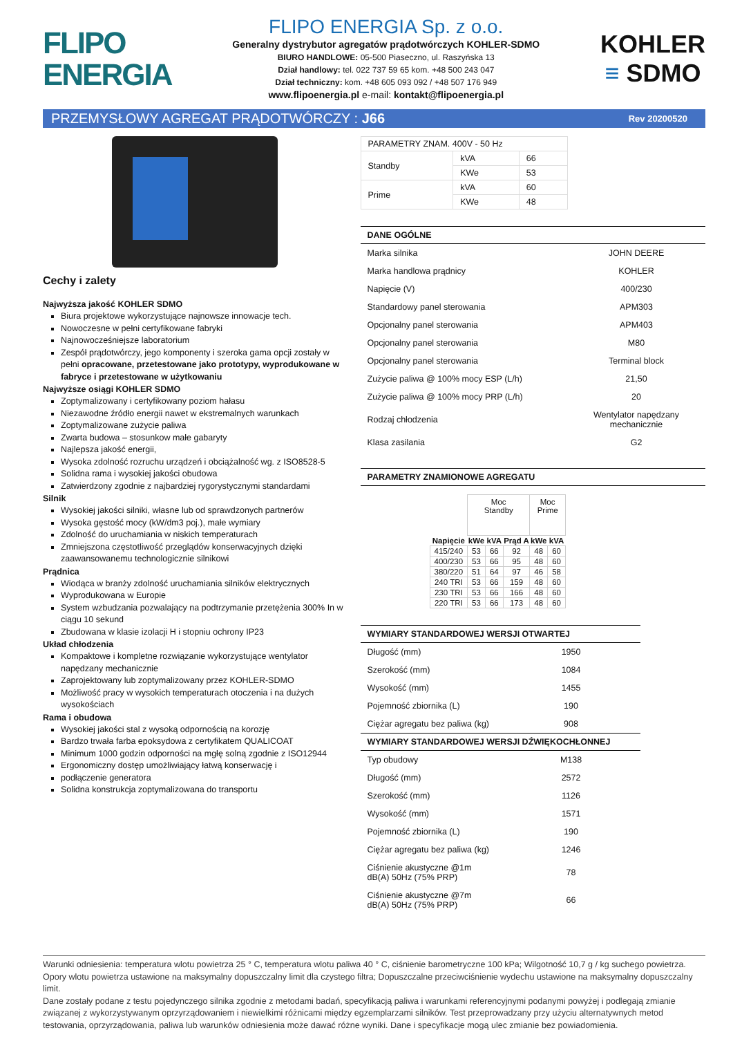FLIPO
ENERGIA
FLIPO ENERGIA Sp. z o.o.
Generalny dystrybutor agregatów prądotwórczych KOHLER-SDMO
BIURO HANDLOWE: 05-500 Piaseczno, ul. Raszyńska 13
Dział handlowy: tel. 022 737 59 65 kom. +48 500 243 047
Dział techniczny: kom. +48 605 093 092 / +48 507 176 949
www.flipoenergia.pl e-mail: kontakt@flipoenergia.pl
KOHLER
≡ SDMO
PRZEMYSŁOWY AGREGAT PRĄDOTWÓRCZY : J66 Rev 20200520
Cechy i zalety
Najwyższa jakość KOHLER SDMO
Biura projektowe wykorzystujące najnowsze innowacje tech.
Nowoczesne w pełni certyfikowane fabryki
Najnowocześniejsze laboratorium
Zespół prądotwórczy, jego komponenty i szeroka gama opcji zostały w pełni opracowane, przetestowane jako prototypy, wyprodukowane w fabryce i przetestowane w użytkowaniu
Najwyższe osiągi KOHLER SDMO
Zoptymalizowany i certyfikowany poziom hałasu
Niezawodne źródło energii nawet w ekstremalnych warunkach
Zoptymalizowane zużycie paliwa
Zwarta budowa – stosunkow małe gabaryty
Najlepsza jakość energii,
Wysoka zdolność rozruchu urządzeń i obciążalność wg. z ISO8528-5
Solidna rama i wysokiej jakości obudowa
Zatwierdzony zgodnie z najbardziej rygorystycznymi standardami
Silnik
Wysokiej jakości silniki, własne lub od sprawdzonych partnerów
Wysoka gęstość mocy (kW/dm3 poj.), małe wymiary
Zdolność do uruchamiania w niskich temperaturach
Zmniejszona częstotliwość przeglądów konserwacyjnych dzięki zaawansowanemu technologicznie silnikowi
Prądnica
Wiodąca w branży zdolność uruchamiania silników elektrycznych
Wyprodukowana w Europie
System wzbudzania pozwalający na podtrzymanie przetężenia 300% In w ciągu 10 sekund
Zbudowana w klasie izolacji H i stopniu ochrony IP23
Układ chłodzenia
Kompaktowe i kompletne rozwiązanie wykorzystujące wentylator napędzany mechanicznie
Zaprojektowany lub zoptymalizowany przez KOHLER-SDMO
Możliwość pracy w wysokich temperaturach otoczenia i na dużych wysokościach
Rama i obudowa
Wysokiej jakości stal z wysoką odpornością na korozję
Bardzo trwała farba epoksydowa z certyfikatem QUALICOAT
Minimum 1000 godzin odporności na mgłę solną zgodnie z ISO12944
Ergonomiczny dostęp umożliwiający łatwą konserwację i
podłączenie generatora
Solidna konstrukcja zoptymalizowana do transportu
| PARAMETRY ZNAM. 400V - 50 Hz | | |
| Standby | kVA | 66 |
| | KWe | 53 |
| Prime | kVA | 60 |
| | KWe | 48 |
DANE OGÓLNE
| Marka silnika | JOHN DEERE |
| Marka handlowa prądnicy | KOHLER |
| Napięcie (V) | 400/230 |
| Standardowy panel sterowania | APM303 |
| Opcjonalny panel sterowania | APM403 |
| Opcjonalny panel sterowania | M80 |
| Opcjonalny panel sterowania | Terminal block |
| Zużycie paliwa @ 100% mocy ESP (L/h) | 21,50 |
| Zużycie paliwa @ 100% mocy PRP (L/h) | 20 |
| Rodzaj chłodzenia | Wentylator napędzany mechanicznie |
| Klasa zasilania | G2 |
PARAMETRY ZNAMIONOWE AGREGATU
| | Moc Standby | | | Moc Prime | |
| Napięcie | kWe | kVA | Prąd A | kWe | kVA |
| 415/240 | 53 | 66 | 92 | 48 | 60 |
| 400/230 | 53 | 66 | 95 | 48 | 60 |
| 380/220 | 51 | 64 | 97 | 46 | 58 |
| 240 TRI | 53 | 66 | 159 | 48 | 60 |
| 230 TRI | 53 | 66 | 166 | 48 | 60 |
| 220 TRI | 53 | 66 | 173 | 48 | 60 |
WYMIARY STANDARDOWEJ WERSJI OTWARTEJ
| Długość (mm) | 1950 |
| Szerokość (mm) | 1084 |
| Wysokość (mm) | 1455 |
| Pojemność zbiornika (L) | 190 |
| Ciężar agregatu bez paliwa (kg) | 908 |
WYMIARY STANDARDOWEJ WERSJI DŹWIĘKOCHŁONNEJ
| Typ obudowy | M138 |
| Długość (mm) | 2572 |
| Szerokość (mm) | 1126 |
| Wysokość (mm) | 1571 |
| Pojemność zbiornika (L) | 190 |
| Ciężar agregatu bez paliwa (kg) | 1246 |
| Ciśnienie akustyczne @1m dB(A) 50Hz (75% PRP) | 78 |
| Ciśnienie akustyczne @7m dB(A) 50Hz (75% PRP) | 66 |
Warunki odniesienia: temperatura wlotu powietrza 25 ° C, temperatura wlotu paliwa 40 ° C, ciśnienie barometryczne 100 kPa; Wilgotność 10,7 g / kg suchego powietrza. Opory wlotu powietrza ustawione na maksymalny dopuszczalny limit dla czystego filtra; Dopuszczalne przeciwciśnienie wydechu ustawione na maksymalny dopuszczalny limit.
Dane zostały podane z testu pojedynczego silnika zgodnie z metodami badań, specyfikacją paliwa i warunkami referencyjnymi podanymi powyżej i podlegają zmianie związanej z wykorzystywanym oprzyrządowaniem i niewielkimi różnicami między egzemplarzami silników. Test przeprowadzany przy użyciu alternatywnych metod testowania, oprzyrządowania, paliwa lub warunków odniesienia może dawać różne wyniki. Dane i specyfikacje mogą ulec zmianie bez powiadomienia.